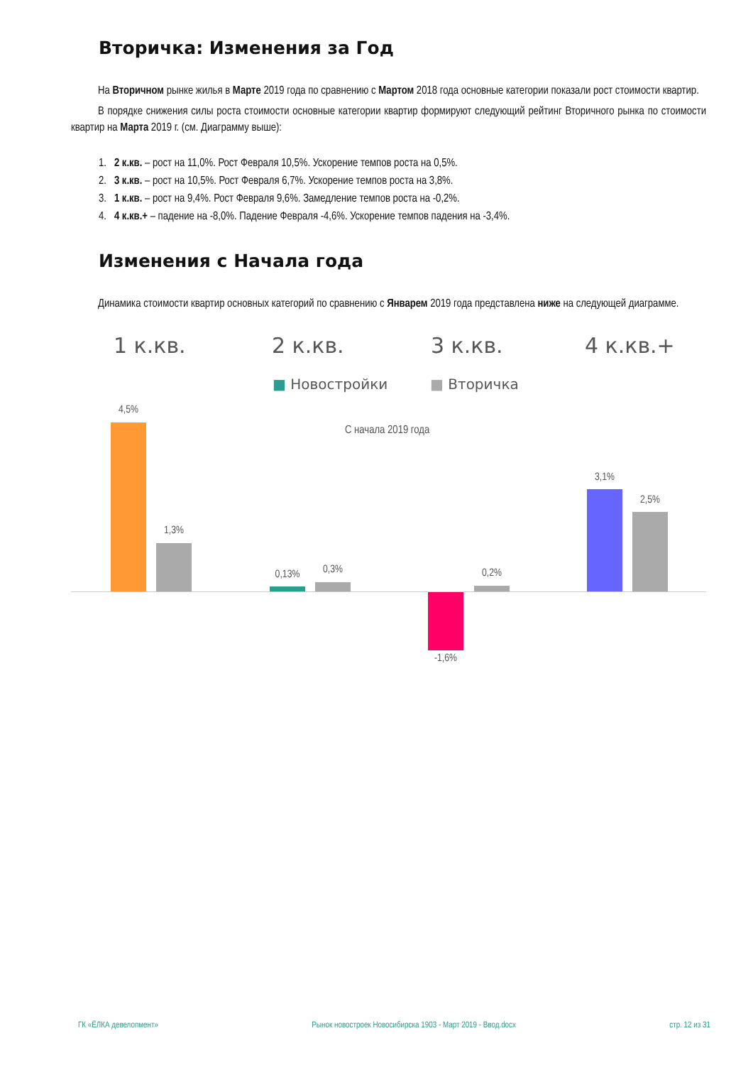Вторичка: Изменения за Год
На Вторичном рынке жилья в Марте 2019 года по сравнению с Мартом 2018 года основные категории показали рост стоимости квартир.
В порядке снижения силы роста стоимости основные категории квартир формируют следующий рейтинг Вторичного рынка по стоимости квартир на Марта 2019 г. (см. Диаграмму выше):
1. 2 к.кв. – рост на 11,0%. Рост Февраля 10,5%. Ускорение темпов роста на 0,5%.
2. 3 к.кв. – рост на 10,5%. Рост Февраля 6,7%. Ускорение темпов роста на 3,8%.
3. 1 к.кв. – рост на 9,4%. Рост Февраля 9,6%. Замедление темпов роста на -0,2%.
4. 4 к.кв.+ – падение на -8,0%. Падение Февраля -4,6%. Ускорение темпов падения на -3,4%.
Изменения с Начала года
Динамика стоимости квартир основных категорий по сравнению с Январем 2019 года представлена ниже на следующей диаграмме.
1 к.кв. 2 к.кв. 3 к.кв. 4 к.кв.+
■ Новостройки ■ Вторичка
С начала 2019 года
4,5%
1,3%
0,13% 0,3%
-1,6%
0,2%
3,1%
2,5%
ГК «ЁЛКА девелопмент» Рынок новостроек Новосибирска 1903 - Март 2019 - Ввод.docx стр. 12 из 31